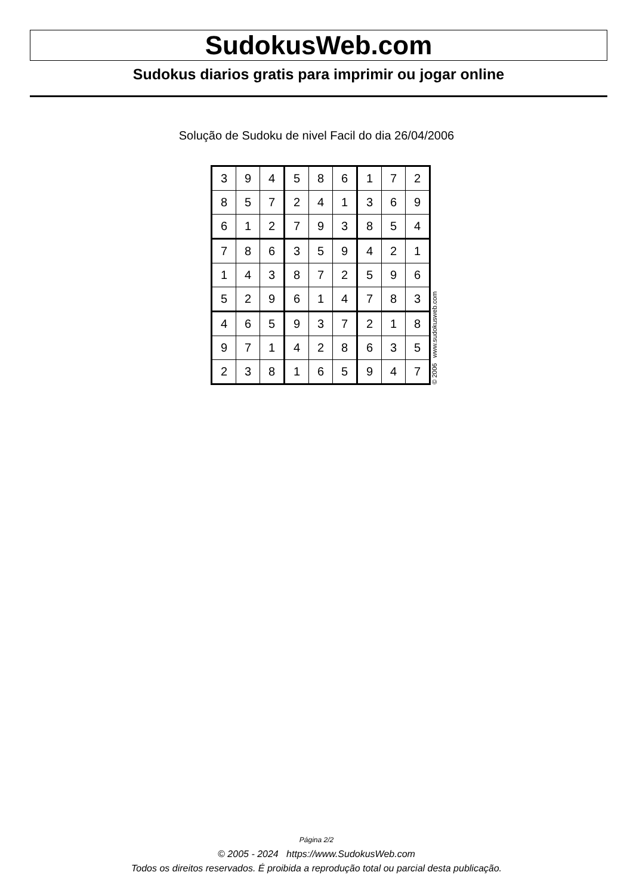SudokusWeb.com
Sudokus diarios gratis para imprimir ou jogar online
Solução de Sudoku de nivel Facil do dia 26/04/2006
| 3 | 9 | 4 | 5 | 8 | 6 | 1 | 7 | 2 |
| 8 | 5 | 7 | 2 | 4 | 1 | 3 | 6 | 9 |
| 6 | 1 | 2 | 7 | 9 | 3 | 8 | 5 | 4 |
| 7 | 8 | 6 | 3 | 5 | 9 | 4 | 2 | 1 |
| 1 | 4 | 3 | 8 | 7 | 2 | 5 | 9 | 6 |
| 5 | 2 | 9 | 6 | 1 | 4 | 7 | 8 | 3 |
| 4 | 6 | 5 | 9 | 3 | 7 | 2 | 1 | 8 |
| 9 | 7 | 1 | 4 | 2 | 8 | 6 | 3 | 5 |
| 2 | 3 | 8 | 1 | 6 | 5 | 9 | 4 | 7 |
© 2006 www.sudokusweb.com
Página 2/2
© 2005 - 2024 https://www.SudokusWeb.com
Todos os direitos reservados. É proibida a reprodução total ou parcial desta publicação.